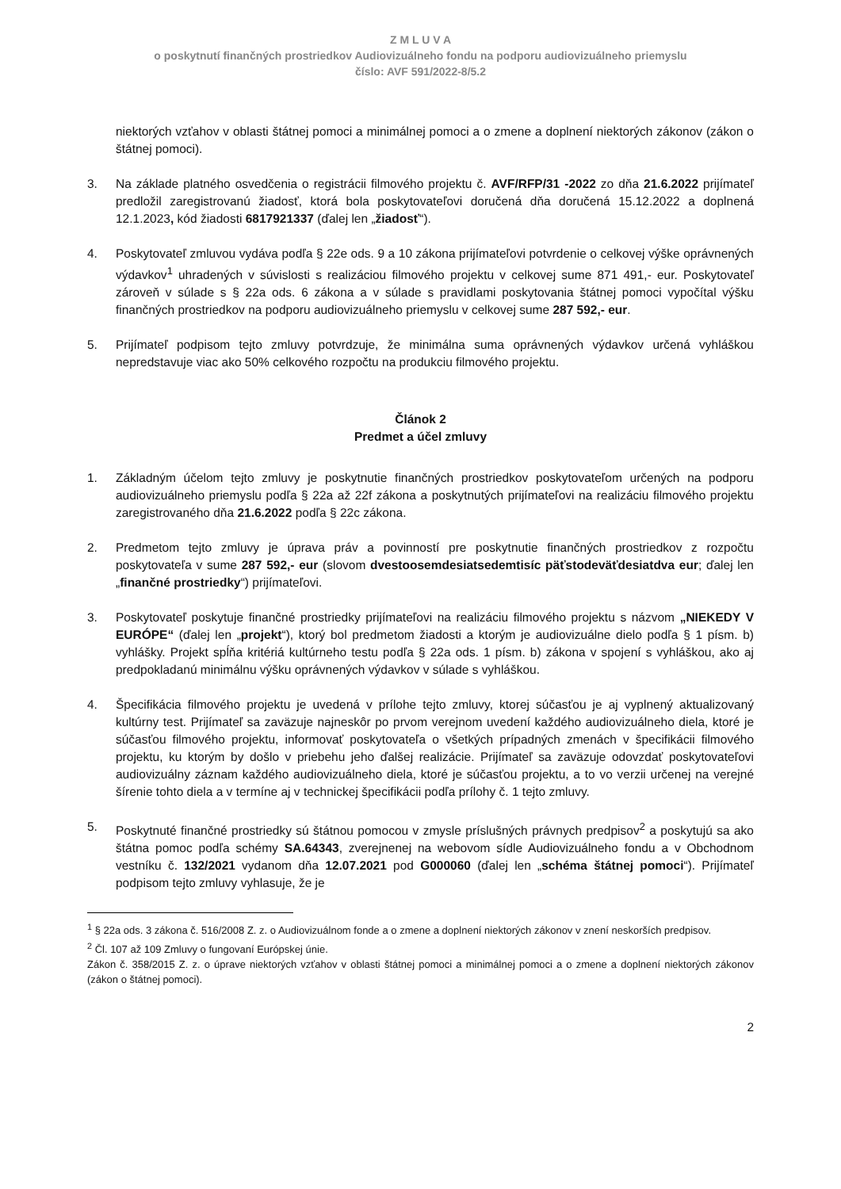Z M L U V A
o poskytnutí finančných prostriedkov Audiovizuálneho fondu na podporu audiovizuálneho priemyslu
číslo: AVF 591/2022-8/5.2
niektorých vzťahov v oblasti štátnej pomoci a minimálnej pomoci a o zmene a doplnení niektorých zákonov (zákon o štátnej pomoci).
3. Na základe platného osvedčenia o registrácii filmového projektu č. AVF/RFP/31 -2022 zo dňa 21.6.2022 prijímateľ predložil zaregistrovanú žiadosť, ktorá bola poskytovateľovi doručená dňa doručená 15.12.2022 a doplnená 12.1.2023, kód žiadosti 6817921337 (ďalej len „žiadosť“).
4. Poskytovateľ zmluvou vydáva podľa § 22e ods. 9 a 10 zákona prijímateľovi potvrdenie o celkovej výške oprávnených výdavkov<sup>1</sup> uhradených v súvislosti s realizáciou filmového projektu v celkovej sume 871 491,- eur. Poskytovateľ zároveň v súlade s § 22a ods. 6 zákona a v súlade s pravidlami poskytovania štátnej pomoci vypočítal výšku finančných prostriedkov na podporu audiovizuálneho priemyslu v celkovej sume 287 592,- eur.
5. Prijímateľ podpisom tejto zmluvy potvrdzuje, že minimálna suma oprávnených výdavkov určená vyhláškou nepredstavuje viac ako 50% celkového rozpočtu na produkciu filmového projektu.
Článok 2
Predmet a účel zmluvy
1. Základným účelom tejto zmluvy je poskytnutie finančných prostriedkov poskytovateľom určených na podporu audiovizuálneho priemyslu podľa § 22a až 22f zákona a poskytnutých prijímateľovi na realizáciu filmového projektu zaregistrovaného dňa 21.6.2022 podľa § 22c zákona.
2. Predmetom tejto zmluvy je úprava práv a povinností pre poskytnutie finančných prostriedkov z rozpočtu poskytovateľa v sume 287 592,- eur (slovom dvestoosemdesiatsedemtisíc päťstodeväťdesiatdva eur; ďalej len „finančné prostriedky“) prijímateľovi.
3. Poskytovateľ poskytuje finančné prostriedky prijímateľovi na realizáciu filmového projektu s názvom „NIEKEDY V EURÓPE“ (ďalej len „projekt“), ktorý bol predmetom žiadosti a ktorým je audiovizuálne dielo podľa § 1 písm. b) vyhlášky. Projekt spĺňa kritériá kultúrneho testu podľa § 22a ods. 1 písm. b) zákona v spojení s vyhláškou, ako aj predpokladanú minimálnu výšku oprávnených výdavkov v súlade s vyhláškou.
4. Špecifikácia filmového projektu je uvedená v prílohe tejto zmluvy, ktorej súčasťou je aj vyplnený aktualizovaný kultúrny test. Prijímateľ sa zaväzuje najneskôr po prvom verejnom uvedení každého audiovizuálneho diela, ktoré je súčasťou filmového projektu, informovať poskytovateľa o všetkých prípadných zmenách v špecifikácii filmového projektu, ku ktorým by došlo v priebehu jeho ďalšej realizácie. Prijímateľ sa zaväzuje odovzdať poskytovateľovi audiovizuálny záznam každého audiovizuálneho diela, ktoré je súčasťou projektu, a to vo verzii určenej na verejné šírenie tohto diela a v termíne aj v technickej špecifikácii podľa prílohy č. 1 tejto zmluvy.
5. Poskytnuté finančné prostriedky sú štátnou pomocou v zmysle príslušných právnych predpisov<sup>2</sup> a poskytujú sa ako štátna pomoc podľa schémy SA.64343, zverejnenej na webovom sídle Audiovizuálneho fondu a v Obchodnom vestníku č. 132/2021 vydanom dňa 12.07.2021 pod G000060 (ďalej len „schéma štátnej pomoci“). Prijímateľ podpisom tejto zmluvy vyhlasuje, že je
<sup>1</sup> § 22a ods. 3 zákona č. 516/2008 Z. z. o Audiovizuálnom fonde a o zmene a doplnení niektorých zákonov v znení neskorších predpisov.
<sup>2</sup> Čl. 107 až 109 Zmluvy o fungovaní Európskej únie.
Zákon č. 358/2015 Z. z. o úprave niektorých vzťahov v oblasti štátnej pomoci a minimálnej pomoci a o zmene a doplnení niektorých zákonov (zákon o štátnej pomoci).
2